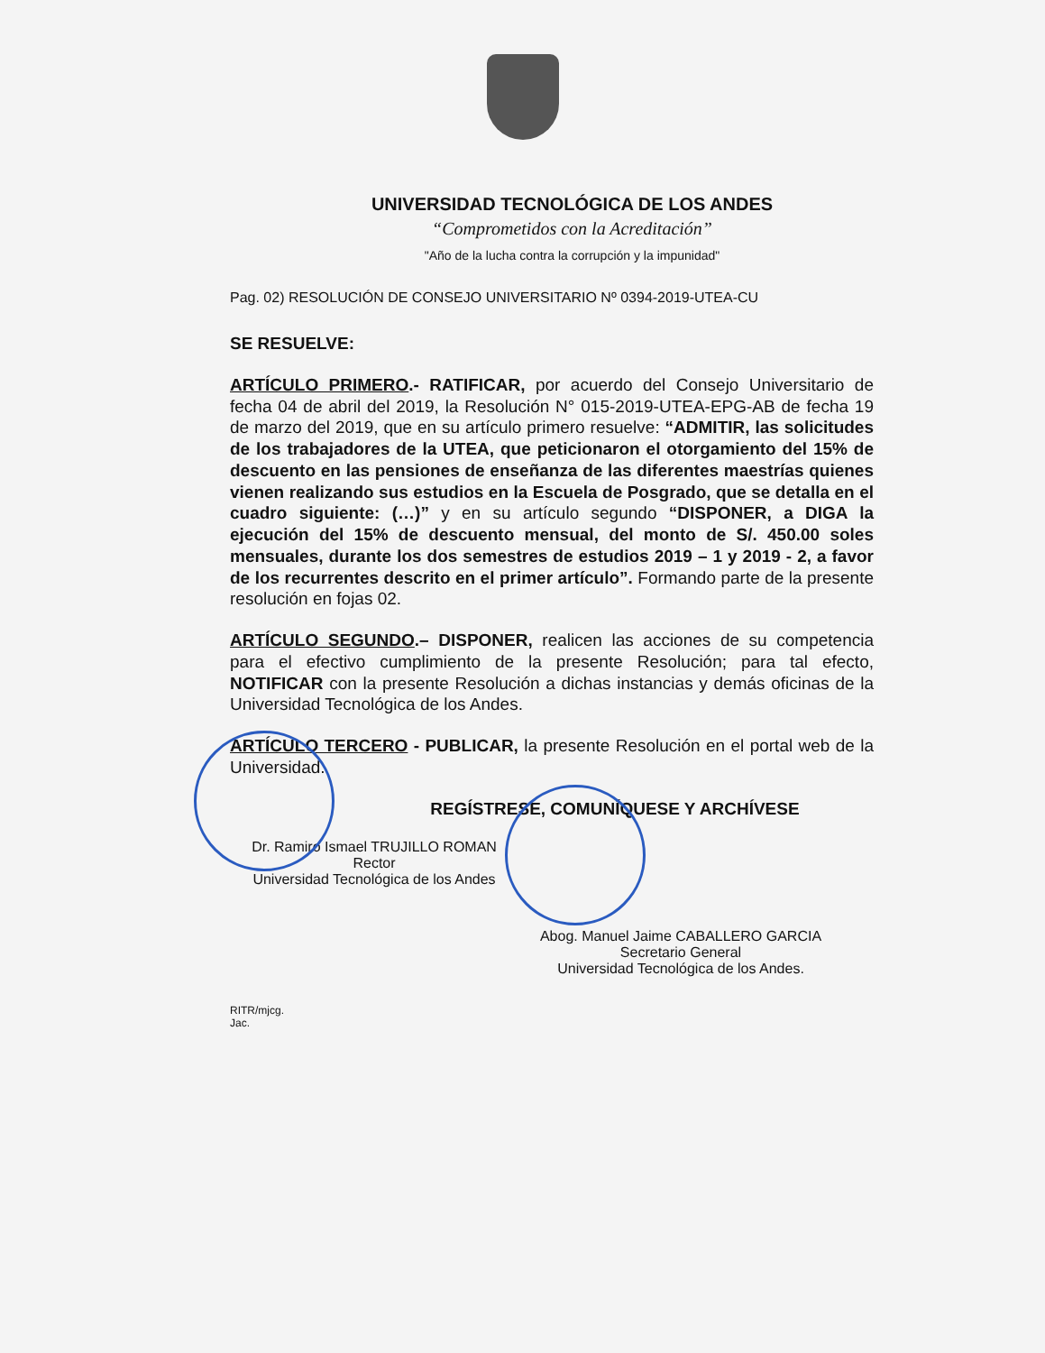UNIVERSIDAD TECNOLÓGICA DE LOS ANDES
“Comprometidos con la Acreditación”
"Año de la lucha contra la corrupción y la impunidad"
Pag. 02) RESOLUCIÓN DE CONSEJO UNIVERSITARIO Nº 0394-2019-UTEA-CU
SE RESUELVE:
ARTÍCULO PRIMERO.- RATIFICAR, por acuerdo del Consejo Universitario de fecha 04 de abril del 2019, la Resolución N° 015-2019-UTEA-EPG-AB de fecha 19 de marzo del 2019, que en su artículo primero resuelve: “ADMITIR, las solicitudes de los trabajadores de la UTEA, que peticionaron el otorgamiento del 15% de descuento en las pensiones de enseñanza de las diferentes maestrías quienes vienen realizando sus estudios en la Escuela de Posgrado, que se detalla en el cuadro siguiente: (…)” y en su artículo segundo “DISPONER, a DIGA la ejecución del 15% de descuento mensual, del monto de S/. 450.00 soles mensuales, durante los dos semestres de estudios 2019 – 1 y 2019 - 2, a favor de los recurrentes descrito en el primer artículo”. Formando parte de la presente resolución en fojas 02.
ARTÍCULO SEGUNDO.– DISPONER, realicen las acciones de su competencia para el efectivo cumplimiento de la presente Resolución; para tal efecto, NOTIFICAR con la presente Resolución a dichas instancias y demás oficinas de la Universidad Tecnológica de los Andes.
ARTÍCULO TERCERO - PUBLICAR, la presente Resolución en el portal web de la Universidad.
REGÍSTRESE, COMUNÍQUESE Y ARCHÍVESE
Dr. Ramiro Ismael TRUJILLO ROMAN
Rector
Universidad Tecnológica de los Andes
Abog. Manuel Jaime CABALLERO GARCIA
Secretario General
Universidad Tecnológica de los Andes.
RITR/mjcg.
Jac.